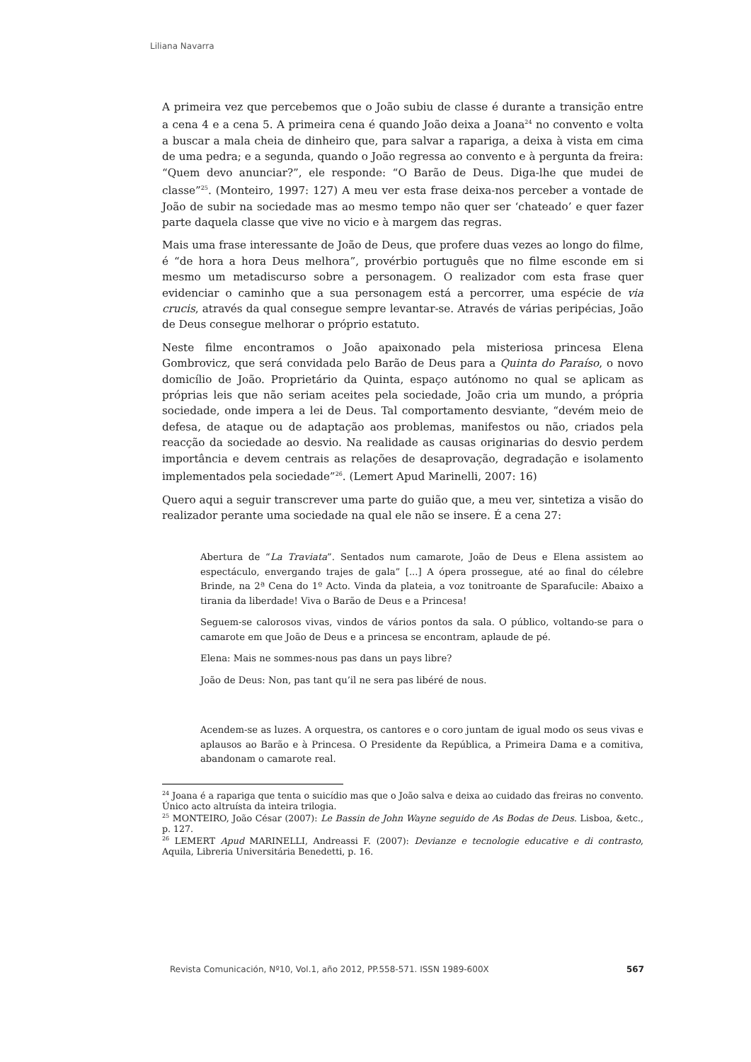Liliana Navarra
A primeira vez que percebemos que o João subiu de classe é durante a transição entre a cena 4 e a cena 5. A primeira cena é quando João deixa a Joana<sup>24</sup> no convento e volta a buscar a mala cheia de dinheiro que, para salvar a rapariga, a deixa à vista em cima de uma pedra; e a segunda, quando o João regressa ao convento e à pergunta da freira: “Quem devo anunciar?”, ele responde: “O Barão de Deus. Diga-lhe que mudei de classe”<sup>25</sup>. (Monteiro, 1997: 127) A meu ver esta frase deixa-nos perceber a vontade de João de subir na sociedade mas ao mesmo tempo não quer ser ‘chateado’ e quer fazer parte daquela classe que vive no vicio e à margem das regras.
Mais uma frase interessante de João de Deus, que profere duas vezes ao longo do filme, é “de hora a hora Deus melhora”, provérbio português que no filme esconde em si mesmo um metadiscurso sobre a personagem. O realizador com esta frase quer evidenciar o caminho que a sua personagem está a percorrer, uma espécie de via crucis, através da qual consegue sempre levantar-se. Através de várias peripécias, João de Deus consegue melhorar o próprio estatuto.
Neste filme encontramos o João apaixonado pela misteriosa princesa Elena Gombrovicz, que será convidada pelo Barão de Deus para a Quinta do Paraíso, o novo domicílio de João. Proprietário da Quinta, espaço autónomo no qual se aplicam as próprias leis que não seriam aceites pela sociedade, João cria um mundo, a própria sociedade, onde impera a lei de Deus. Tal comportamento desviante, “devém meio de defesa, de ataque ou de adaptação aos problemas, manifestos ou não, criados pela reacção da sociedade ao desvio. Na realidade as causas originarias do desvio perdem importância e devem centrais as relações de desaprovação, degradação e isolamento implementados pela sociedade”<sup>26</sup>. (Lemert Apud Marinelli, 2007: 16)
Quero aqui a seguir transcrever uma parte do guião que, a meu ver, sintetiza a visão do realizador perante uma sociedade na qual ele não se insere. É a cena 27:
Abertura de “La Traviata”. Sentados num camarote, João de Deus e Elena assistem ao espectáculo, envergando trajes de gala” [...] A ópera prossegue, até ao final do célebre Brinde, na 2ª Cena do 1º Acto. Vinda da plateia, a voz tonitroante de Sparafucile: Abaixo a tirania da liberdade! Viva o Barão de Deus e a Princesa!
Seguem-se calorosos vivas, vindos de vários pontos da sala. O público, voltando-se para o camarote em que João de Deus e a princesa se encontram, aplaude de pé.
Elena: Mais ne sommes-nous pas dans un pays libre?
João de Deus: Non, pas tant qu’il ne sera pas libéré de nous.
Acendem-se as luzes. A orquestra, os cantores e o coro juntam de igual modo os seus vivas e aplausos ao Barão e à Princesa. O Presidente da República, a Primeira Dama e a comitiva, abandonam o camarote real.
<sup>24</sup> Joana é a rapariga que tenta o suicídio mas que o João salva e deixa ao cuidado das freiras no convento. Único acto altruísta da inteira trilogia.
<sup>25</sup> MONTEIRO, João César (2007): Le Bassin de John Wayne seguido de As Bodas de Deus. Lisboa, &etc., p. 127.
<sup>26</sup> LEMERT Apud MARINELLI, Andreassi F. (2007): Devianze e tecnologie educative e di contrasto, Aquila, Libreria Universitária Benedetti, p. 16.
Revista Comunicación, Nº10, Vol.1, año 2012, PP.558-571. ISSN 1989-600X 567